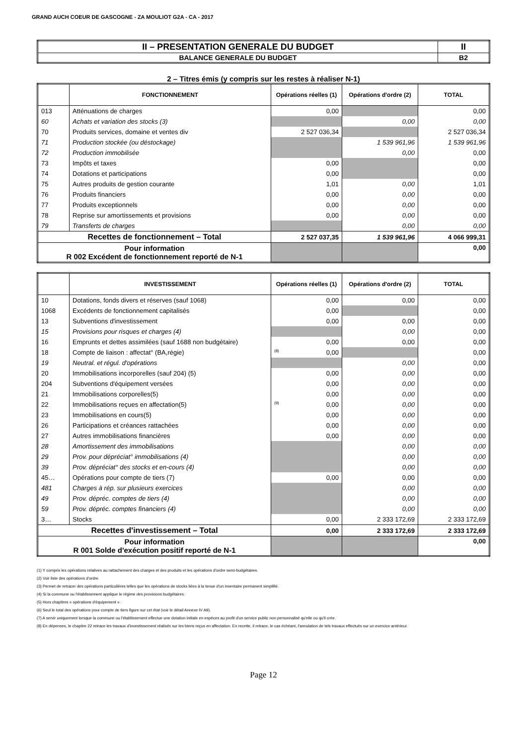GRAND AUCH COEUR DE GASCOGNE - ZA MOULIOT G2A - CA - 2017
| II – PRESENTATION GENERALE DU BUDGET | II |
| BALANCE GENERALE DU BUDGET | B2 |
2 – Titres émis (y compris sur les restes à réaliser N-1)
| | FONCTIONNEMENT | Opérations réelles (1) | Opérations d'ordre (2) | TOTAL |
| --- | --- | --- | --- | --- |
| 013 | Atténuations de charges | 0,00 | | 0,00 |
| 60 | Achats et variation des stocks (3) | | 0,00 | 0,00 |
| 70 | Produits services, domaine et ventes div | 2 527 036,34 | | 2 527 036,34 |
| 71 | Production stockée (ou déstockage) | | 1 539 961,96 | 1 539 961,96 |
| 72 | Production immobilisée | | 0,00 | 0,00 |
| 73 | Impôts et taxes | 0,00 | | 0,00 |
| 74 | Dotations et participations | 0,00 | | 0,00 |
| 75 | Autres produits de gestion courante | 1,01 | 0,00 | 1,01 |
| 76 | Produits financiers | 0,00 | 0,00 | 0,00 |
| 77 | Produits exceptionnels | 0,00 | 0,00 | 0,00 |
| 78 | Reprise sur amortissements et provisions | 0,00 | 0,00 | 0,00 |
| 79 | Transferts de charges | | 0,00 | 0,00 |
| Recettes de fonctionnement – Total | | 2 527 037,35 | 1 539 961,96 | 4 066 999,31 |
| Pour information R 002 Excédent de fonctionnement reporté de N-1 | | | | 0,00 |
| | INVESTISSEMENT | Opérations réelles (1) | Opérations d'ordre (2) | TOTAL |
| --- | --- | --- | --- | --- |
| 10 | Dotations, fonds divers et réserves (sauf 1068) | 0,00 | 0,00 | 0,00 |
| 1068 | Excédents de fonctionnement capitalisés | 0,00 | | 0,00 |
| 13 | Subventions d'investissement | 0,00 | 0,00 | 0,00 |
| 15 | Provisions pour risques et charges (4) | | 0,00 | 0,00 |
| 16 | Emprunts et dettes assimilées (sauf 1688 non budgétaire) | 0,00 | 0,00 | 0,00 |
| 18 | Compte de liaison : affectat° (BA,régie) | (8) 0,00 | | 0,00 |
| 19 | Neutral. et régul. d'opérations | | 0,00 | 0,00 |
| 20 | Immobilisations incorporelles (sauf 204) (5) | 0,00 | 0,00 | 0,00 |
| 204 | Subventions d'équipement versées | 0,00 | 0,00 | 0,00 |
| 21 | Immobilisations corporelles(5) | 0,00 | 0,00 | 0,00 |
| 22 | Immobilisations reçues en affectation(5) | (9) 0,00 | 0,00 | 0,00 |
| 23 | Immobilisations en cours(5) | 0,00 | 0,00 | 0,00 |
| 26 | Participations et créances rattachées | 0,00 | 0,00 | 0,00 |
| 27 | Autres immobilisations financières | 0,00 | 0,00 | 0,00 |
| 28 | Amortissement des immobilisations | | 0,00 | 0,00 |
| 29 | Prov. pour dépréciat° immobilisations (4) | | 0,00 | 0,00 |
| 39 | Prov. dépréciat° des stocks et en-cours (4) | | 0,00 | 0,00 |
| 45… | Opérations pour compte de tiers (7) | 0,00 | 0,00 | 0,00 |
| 481 | Charges à rép. sur plusieurs exercices | | 0,00 | 0,00 |
| 49 | Prov. dépréc. comptes de tiers (4) | | 0,00 | 0,00 |
| 59 | Prov. dépréc. comptes financiers (4) | | 0,00 | 0,00 |
| 3… | Stocks | 0,00 | 2 333 172,69 | 2 333 172,69 |
| Recettes d'investissement – Total | | 0,00 | 2 333 172,69 | 2 333 172,69 |
| Pour information R 001 Solde d'exécution positif reporté de N-1 | | | | 0,00 |
(1) Y compris les opérations relatives au rattachement des charges et des produits et les opérations d'ordre semi-budgétaires.
(2) Voir liste des opérations d'ordre.
(3) Permet de retracer des opérations particulières telles que les opérations de stocks liées à la tenue d'un inventaire permanent simplifié.
(4) Si la commune ou l'établissement applique le régime des provisions budgétaires.
(5) Hors chapitres « opérations d'équipement ».
(6) Seul le total des opérations pour compte de tiers figure sur cet état (voir le détail Annexe IV A9).
(7) A servir uniquement lorsque la commune ou l'établissement effectue une dotation initiale en espèces au profit d'un service public non personnalisé qu'elle ou qu'il crée.
(8) En dépenses, le chapitre 22 retrace les travaux d'investissement réalisés sur les biens reçus en affectation. En recette, il retrace, le cas échéant, l'annulation de tels travaux effectués sur un exercice antérieur.
Page 12